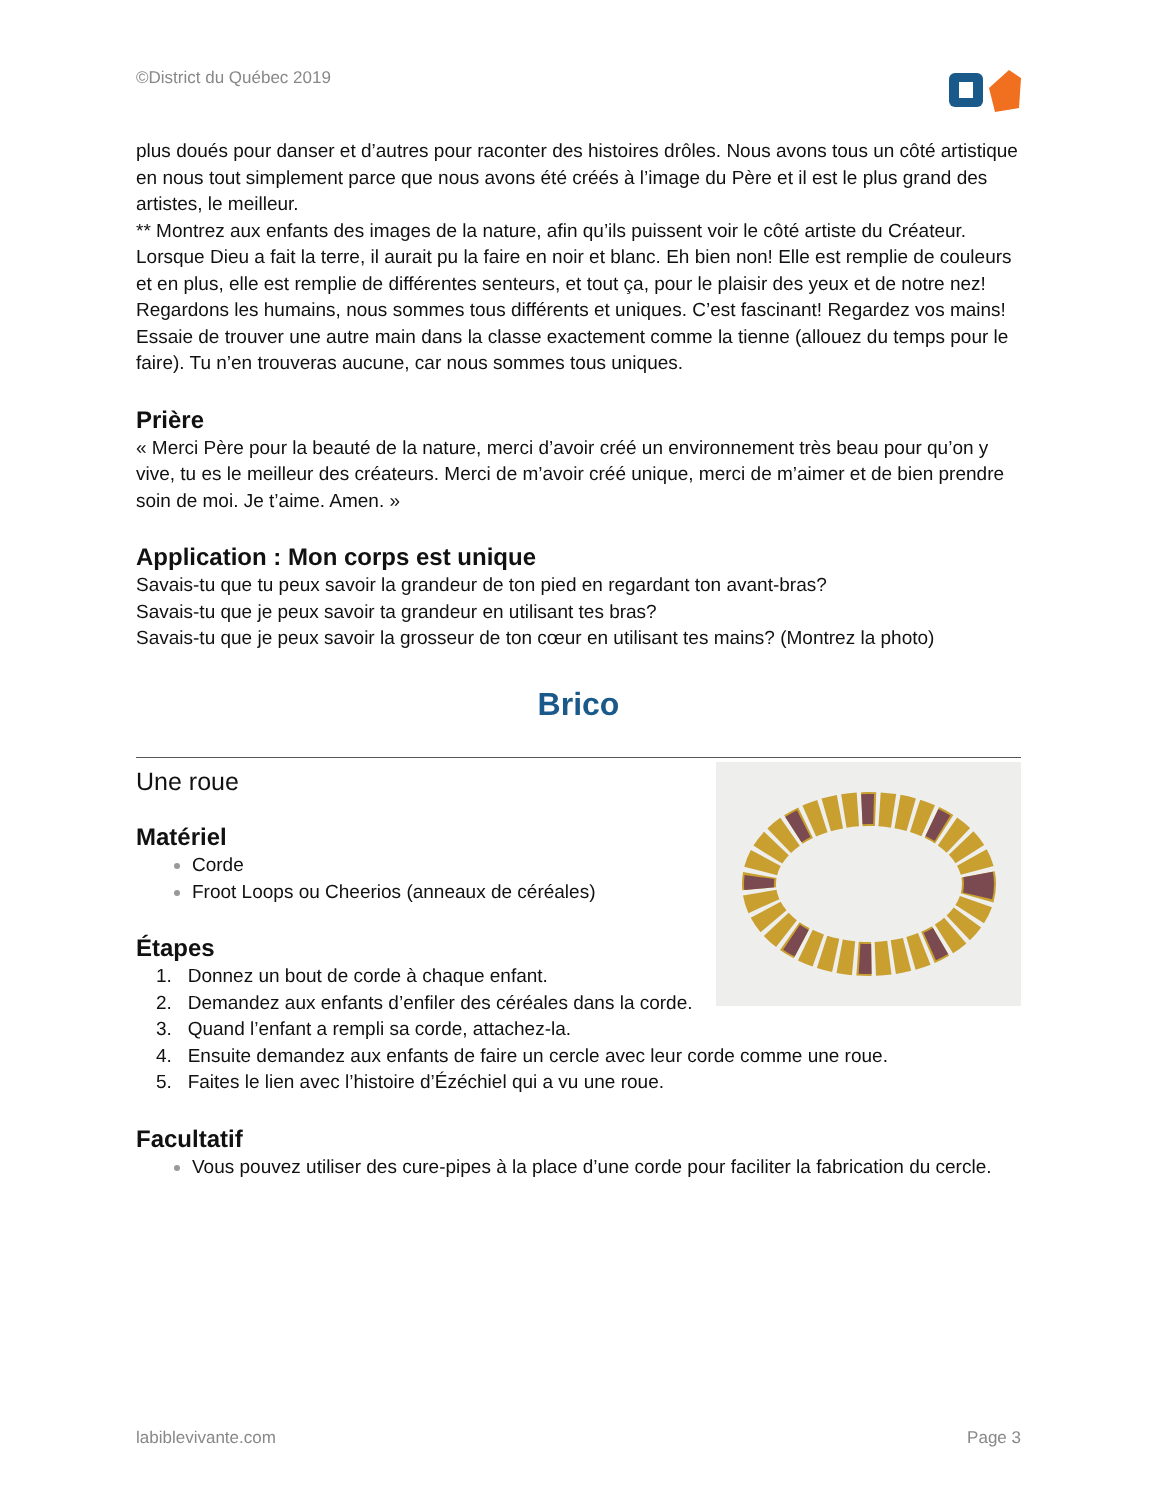©District du Québec 2019
plus doués pour danser et d’autres pour raconter des histoires drôles. Nous avons tous un côté artistique en nous tout simplement parce que nous avons été créés à l’image du Père et il est le plus grand des artistes, le meilleur.
** Montrez aux enfants des images de la nature, afin qu’ils puissent voir le côté artiste du Créateur. Lorsque Dieu a fait la terre, il aurait pu la faire en noir et blanc. Eh bien non! Elle est remplie de couleurs et en plus, elle est remplie de différentes senteurs, et tout ça, pour le plaisir des yeux et de notre nez! Regardons les humains, nous sommes tous différents et uniques. C’est fascinant! Regardez vos mains! Essaie de trouver une autre main dans la classe exactement comme la tienne (allouez du temps pour le faire). Tu n’en trouveras aucune, car nous sommes tous uniques.
Prière
« Merci Père pour la beauté de la nature, merci d’avoir créé un environnement très beau pour qu’on y vive, tu es le meilleur des créateurs. Merci de m’avoir créé unique, merci de m’aimer et de bien prendre soin de moi. Je t’aime. Amen. »
Application : Mon corps est unique
Savais-tu que tu peux savoir la grandeur de ton pied en regardant ton avant-bras?
Savais-tu que je peux savoir ta grandeur en utilisant tes bras?
Savais-tu que je peux savoir la grosseur de ton cœur en utilisant tes mains? (Montrez la photo)
Brico
Une roue
Matériel
Corde
Froot Loops ou Cheerios (anneaux de céréales)
Étapes
1. Donnez un bout de corde à chaque enfant.
2. Demandez aux enfants d’enfiler des céréales dans la corde.
3. Quand l’enfant a rempli sa corde, attachez-la.
4. Ensuite demandez aux enfants de faire un cercle avec leur corde comme une roue.
5. Faites le lien avec l’histoire d’Ézéchiel qui a vu une roue.
Facultatif
Vous pouvez utiliser des cure-pipes à la place d’une corde pour faciliter la fabrication du cercle.
labiblevivante.com Page 3